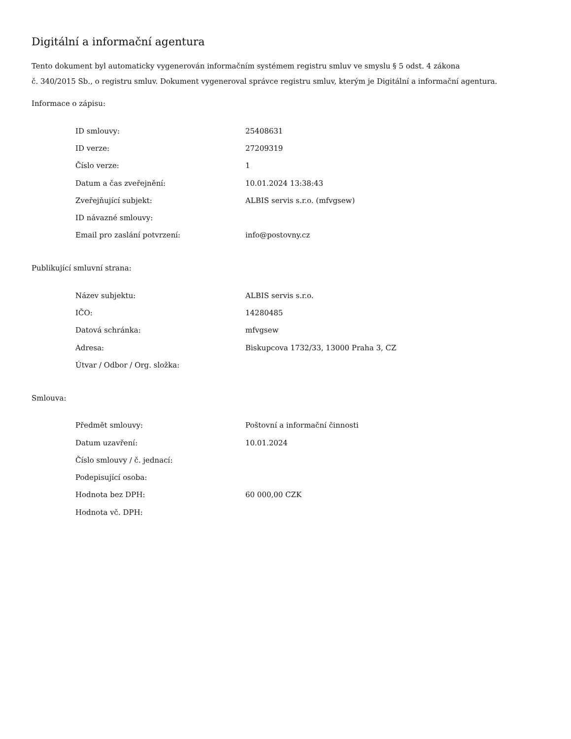Digitální a informační agentura
Tento dokument byl automaticky vygenerován informačním systémem registru smluv ve smyslu § 5 odst. 4 zákona
č. 340/2015 Sb., o registru smluv. Dokument vygeneroval správce registru smluv, kterým je Digitální a informační agentura.
Informace o zápisu:
| ID smlouvy: | 25408631 |
| ID verze: | 27209319 |
| Číslo verze: | 1 |
| Datum a čas zveřejnění: | 10.01.2024 13:38:43 |
| Zveřejňující subjekt: | ALBIS servis s.r.o. (mfvgsew) |
| ID návazné smlouvy: | |
| Email pro zaslání potvrzení: | info@postovny.cz |
Publikující smluvní strana:
| Název subjektu: | ALBIS servis s.r.o. |
| IČO: | 14280485 |
| Datová schránka: | mfvgsew |
| Adresa: | Biskupcova 1732/33, 13000 Praha 3, CZ |
| Útvar / Odbor / Org. složka: | |
Smlouva:
| Předmět smlouvy: | Poštovní a informační činnosti |
| Datum uzavření: | 10.01.2024 |
| Číslo smlouvy / č. jednací: | |
| Podepisující osoba: | |
| Hodnota bez DPH: | 60 000,00 CZK |
| Hodnota vč. DPH: | |